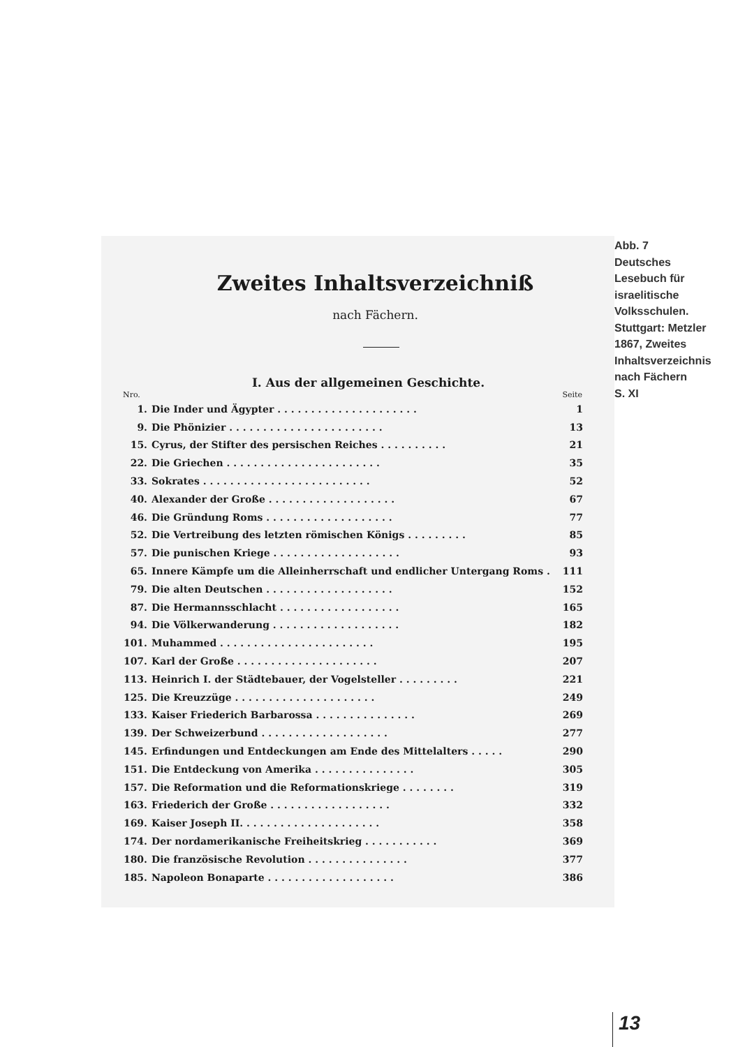Zweites Inhaltsverzeichniß
nach Fächern.
I. Aus der allgemeinen Geschichte.
| Nro. | | Seite |
| --- | --- | --- |
| 1. | Die Inder und Ägypter . . . . . . . . . . . . . . . . . . . . . | 1 |
| 9. | Die Phönizier . . . . . . . . . . . . . . . . . . . . . . . | 13 |
| 15. | Cyrus, der Stifter des persischen Reiches . . . . . . . . . . | 21 |
| 22. | Die Griechen . . . . . . . . . . . . . . . . . . . . . . . | 35 |
| 33. | Sokrates . . . . . . . . . . . . . . . . . . . . . . . . . | 52 |
| 40. | Alexander der Große . . . . . . . . . . . . . . . . . . . | 67 |
| 46. | Die Gründung Roms . . . . . . . . . . . . . . . . . . . | 77 |
| 52. | Die Vertreibung des letzten römischen Königs . . . . . . . . . | 85 |
| 57. | Die punischen Kriege . . . . . . . . . . . . . . . . . . . | 93 |
| 65. | Innere Kämpfe um die Alleinherrschaft und endlicher Untergang Roms . | 111 |
| 79. | Die alten Deutschen . . . . . . . . . . . . . . . . . . . | 152 |
| 87. | Die Hermannsschlacht . . . . . . . . . . . . . . . . . . | 165 |
| 94. | Die Völkerwanderung . . . . . . . . . . . . . . . . . . . | 182 |
| 101. | Muhammed . . . . . . . . . . . . . . . . . . . . . . . | 195 |
| 107. | Karl der Große . . . . . . . . . . . . . . . . . . . . . | 207 |
| 113. | Heinrich I. der Städtebauer, der Vogelsteller . . . . . . . . . | 221 |
| 125. | Die Kreuzzüge . . . . . . . . . . . . . . . . . . . . . | 249 |
| 133. | Kaiser Friederich Barbarossa . . . . . . . . . . . . . . . | 269 |
| 139. | Der Schweizerbund . . . . . . . . . . . . . . . . . . . | 277 |
| 145. | Erfindungen und Entdeckungen am Ende des Mittelalters . . . . . | 290 |
| 151. | Die Entdeckung von Amerika . . . . . . . . . . . . . . . | 305 |
| 157. | Die Reformation und die Reformationskriege . . . . . . . . | 319 |
| 163. | Friederich der Große . . . . . . . . . . . . . . . . . . | 332 |
| 169. | Kaiser Joseph II. . . . . . . . . . . . . . . . . . . . . | 358 |
| 174. | Der nordamerikanische Freiheitskrieg . . . . . . . . . . . | 369 |
| 180. | Die französische Revolution . . . . . . . . . . . . . . . | 377 |
| 185. | Napoleon Bonaparte . . . . . . . . . . . . . . . . . . . | 386 |
Abb. 7
Deutsches
Lesebuch für
israelitische
Volksschulen.
Stuttgart: Metzler
1867, Zweites
Inhaltsverzeichnis
nach Fächern
S. XI
13